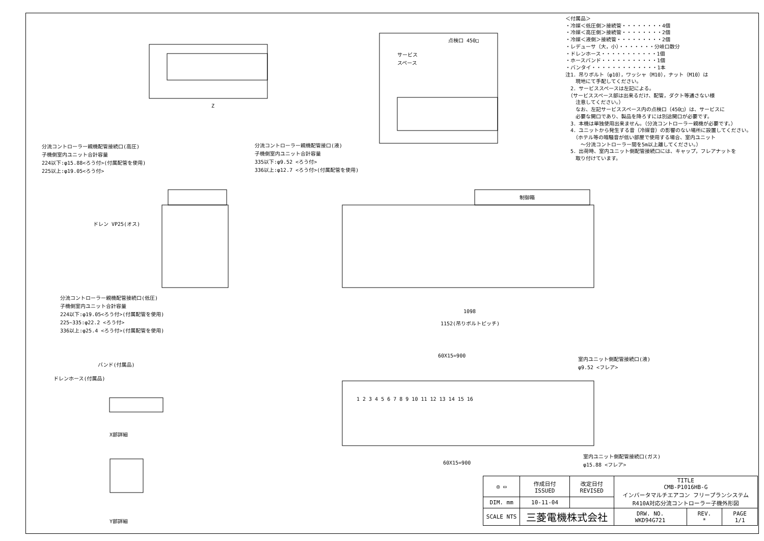＜付属品＞
・冷媒＜低圧側＞接続管・・・・・・・・4個
・冷媒＜高圧側＞接続管・・・・・・・・2個
・冷媒＜液側＞接続管・・・・・・・・・2個
・レデューサ（大，小）・・・・・・・分岐口数分
・ドレンホース・・・・・・・・・・・1個
・ホースバンド・・・・・・・・・・・1個
・バンタイ・・・・・・・・・・・・・1本
注1．吊りボルト（φ10），ワッシャ（M10），ナット（M10）は
　　現地にて手配してください。
　2．サービススペースは左記による。
　（サービススペース部は出来るだけ、配管，ダクト等通さない様
　　注意してください。）
　　なお、左記サービススペース内の点検口（450□）は、サービスに
　　必要な開口であり、製品を降ろすには別途開口が必要です。
　3．本機は単独使用出来ません。（分流コントローラー親機が必要です。）
　4．ユニットから発生する音（冷媒音）の影響のない場所に設置してください。
　　（ホテル等の暗騒音が低い部屋で使用する場合、室内ユニット
　　　～分流コントローラー間を5m以上離してください。）
　5．出荷時、室内ユニット側配管接続口には、キャップ，フレアナットを
　　取り付けています。
分流コントローラー親機配管接続口(高圧)
子機側室内ユニット合計容量
224以下:φ15.88<ろう付>(付属配管を使用)
225以上:φ19.05<ろう付>
分流コントローラー親機配管接口(液)
子機側室内ユニット合計容量
335以下:φ9.52 <ろう付>
336以上:φ12.7 <ろう付>(付属配管を使用)
ドレン VP25(オス)
分流コントローラー親機配管接続口(低圧)
子機側室内ユニット合計容量
224以下:φ19.05<ろう付>(付属配管を使用)
225~335:φ22.2 <ろう付>
336以上:φ25.4 <ろう付>(付属配管を使用)
サービス
スペース
点検口 450□
制御箱
1098
1152(吊りボルトピッチ)
60X15=900
室内ユニット側配管接続口(液)
φ9.52 <フレア>
1 2 3 4 5 6 7 8 9 10 11 12 13 14 15 16
室内ユニット側配管接続口(ガス)
φ15.88 <フレア>
60X15=900
バンド(付属品)
ドレンホース(付属品)
X部詳細
Y部詳細
Z
| ◎ ▭ | 作成日付 ISSUED | 改定日付 REVISED | TITLE CMB-P1016HB-G インバータマルチエアコン フリープランシステム R410A対応分流コントローラー子機外形図 | | |
| DIM. mm | 10-11-04 | | | | |
| SCALE NTS | 三菱電機株式会社 | | DRW. NO. WKD94G721 | REV. * | PAGE 1/1 |